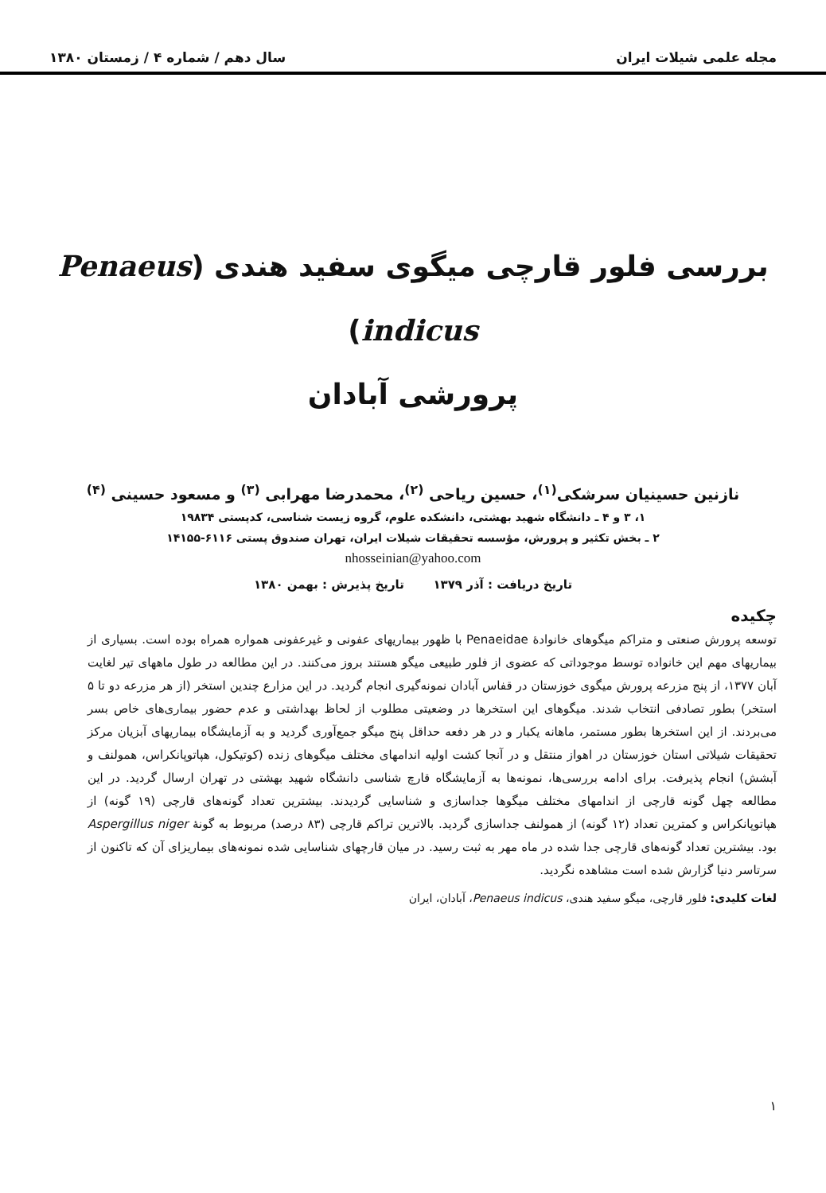مجله علمی شیلات ایران سال دهم / شماره ۴ / زمستان ۱۳۸۰
بررسی فلور قارچی میگوی سفید هندی (Penaeus indicus)
پرورشی آبادان
نازنین حسینیان سرشکی<sup>(۱)</sup>، حسین ریاحی <sup>(۲)</sup>، محمدرضا مهرابی <sup>(۳)</sup> و مسعود حسینی <sup>(۴)</sup>
۱، ۳ و ۴ ـ دانشگاه شهید بهشتی، دانشکده علوم، گروه زیست شناسی، کدپستی ۱۹۸۳۴
۲ ـ بخش تکثیر و پرورش، مؤسسه تحقیقات شیلات ایران، تهران صندوق پستی ۶۱۱۶-۱۴۱۵۵
nhosseinian@yahoo.com
تاریخ دریافت : آذر ۱۳۷۹ تاریخ پذیرش : بهمن ۱۳۸۰
چکیده
توسعه پرورش صنعتی و متراکم میگوهای خانوادهٔ Penaeidae با ظهور بیماریهای عفونی و غیرعفونی همواره همراه بوده است. بسیاری از بیماریهای مهم این خانواده توسط موجوداتی که عضوی از فلور طبیعی میگو هستند بروز می‌کنند. در این مطالعه در طول ماههای تیر لغایت آبان ۱۳۷۷، از پنج مزرعه پرورش میگوی خوزستان در قفاس آبادان نمونه‌گیری انجام گردید. در این مزارع چندین استخر (از هر مزرعه دو تا ۵ استخر) بطور تصادفی انتخاب شدند. میگوهای این استخرها در وضعیتی مطلوب از لحاظ بهداشتی و عدم حضور بیماری‌های خاص بسر می‌بردند. از این استخرها بطور مستمر، ماهانه یکبار و در هر دفعه حداقل پنج میگو جمع‌آوری گردید و به آزمایشگاه بیماریهای آبزیان مرکز تحقیقات شیلاتی استان خوزستان در اهواز منتقل و در آنجا کشت اولیه اندامهای مختلف میگوهای زنده (کوتیکول، هپاتوپانکراس، همولنف و آبشش) انجام پذیرفت. برای ادامه بررسی‌ها، نمونه‌ها به آزمایشگاه قارچ شناسی دانشگاه شهید بهشتی در تهران ارسال گردید. در این مطالعه چهل گونه قارچی از اندامهای مختلف میگوها جداسازی و شناسایی گردیدند. بیشترین تعداد گونه‌های قارچی (۱۹ گونه) از هپاتوپانکراس و کمترین تعداد (۱۲ گونه) از همولنف جداسازی گردید. بالاترین تراکم قارچی (۸۳ درصد) مربوط به گونهٔ Aspergillus niger بود. بیشترین تعداد گونه‌های قارچی جدا شده در ماه مهر به ثبت رسید. در میان قارچهای شناسایی شده نمونه‌های بیماریزای آن که تاکنون از سرتاسر دنیا گزارش شده است مشاهده نگردید.
لغات کلیدی: فلور قارچی، میگو سفید هندی، Penaeus indicus، آبادان، ایران
۱